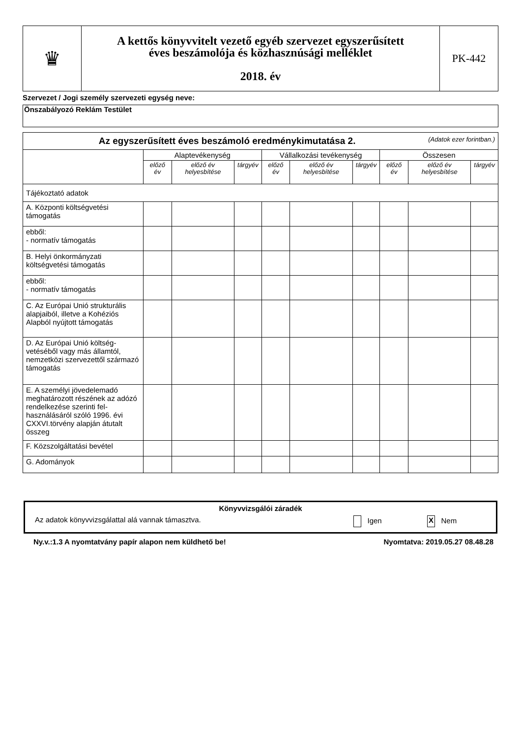| ♛ | A kettős könyvvitelt vezető egyéb szervezet egyszerűsített éves beszámolója és közhasznúsági melléklet 2018. év | PK-442 |
Szervezet / Jogi személy szervezeti egység neve:
Önszabályozó Reklám Testület
| Az egyszerűsített éves beszámoló eredménykimutatása 2. (Adatok ezer forintban.) | | | | | | | | | |
| --- | --- | --- | --- | --- | --- | --- | --- | --- | --- |
| | Alaptevékenység | | | Vállalkozási tevékenység | | | Összesen | | |
| | előző év | előző év helyesbítése | tárgyév | előző év | előző év helyesbítése | tárgyév | előző év | előző év helyesbítése | tárgyév |
| Tájékoztató adatok | | | | | | | | | |
| A. Központi költségvetési támogatás | | | | | | | | | |
| ebből: - normatív támogatás | | | | | | | | | |
| B. Helyi önkormányzati költségvetési támogatás | | | | | | | | | |
| ebből: - normatív támogatás | | | | | | | | | |
| C. Az Európai Unió strukturális alapjaiból, illetve a Kohéziós Alapból nyújtott támogatás | | | | | | | | | |
| D. Az Európai Unió költség-vetéséből vagy más államtól, nemzetközi szervezettől származó támogatás | | | | | | | | | |
| E. A személyi jövedelemadó meghatározott részének az adózó rendelkezése szerinti fel-használásáról szóló 1996. évi CXXVI.törvény alapján átutalt összeg | | | | | | | | | |
| F. Közszolgáltatási bevétel | | | | | | | | | |
| G. Adományok | | | | | | | | | |
Könyvvizsgálói záradék
Az adatok könyvvizsgálattal alá vannak támasztva. Igen X Nem
Ny.v.:1.3 A nyomtatvány papír alapon nem küldhető be! Nyomtatva: 2019.05.27 08.48.28